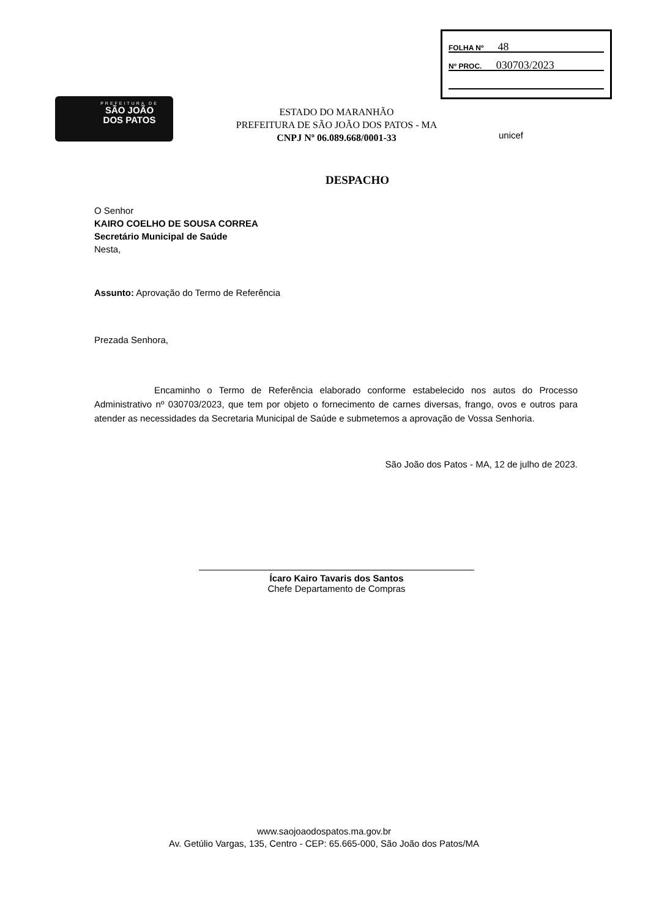PREFEITURA DE
SÃO JOÃO
DOS PATOS
FOLHA Nº 48
Nº PROC. 030703/2023
ESTADO DO MARANHÃO
PREFEITURA DE SÃO JOÃO DOS PATOS - MA
CNPJ Nº 06.089.668/0001-33
unicef
DESPACHO
O Senhor
KAIRO COELHO DE SOUSA CORREA
Secretário Municipal de Saúde
Nesta,
Assunto: Aprovação do Termo de Referência
Prezada Senhora,
Encaminho o Termo de Referência elaborado conforme estabelecido nos autos do Processo Administrativo nº 030703/2023, que tem por objeto o fornecimento de carnes diversas, frango, ovos e outros para atender as necessidades da Secretaria Municipal de Saúde e submetemos a aprovação de Vossa Senhoria.
São João dos Patos - MA, 12 de julho de 2023.
Ícaro Kairo Tavaris dos Santos
Chefe Departamento de Compras
www.saojoaodospatos.ma.gov.br
Av. Getúlio Vargas, 135, Centro - CEP: 65.665-000, São João dos Patos/MA